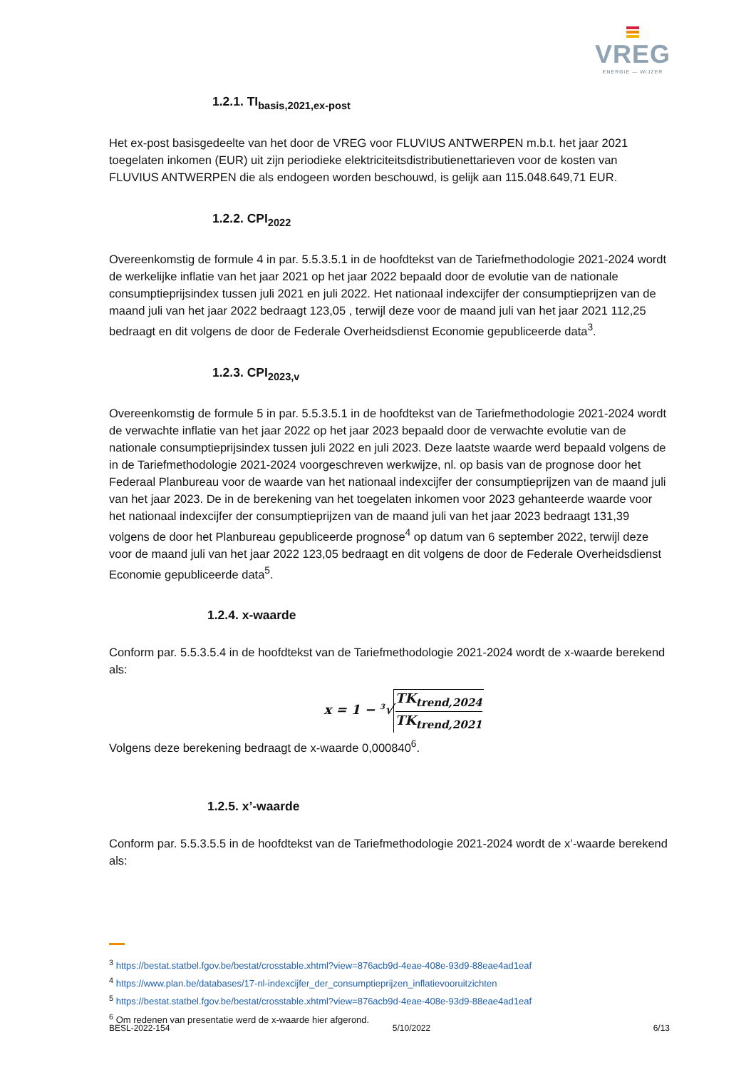VREG
ENERGIE — WIJZER
1.2.1. TI<sub>basis,2021,ex-post</sub>
Het ex-post basisgedeelte van het door de VREG voor FLUVIUS ANTWERPEN m.b.t. het jaar 2021 toegelaten inkomen (EUR) uit zijn periodieke elektriciteitsdistributienettarieven voor de kosten van FLUVIUS ANTWERPEN die als endogeen worden beschouwd, is gelijk aan 115.048.649,71 EUR.
1.2.2. CPI<sub>2022</sub>
Overeenkomstig de formule 4 in par. 5.5.3.5.1 in de hoofdtekst van de Tariefmethodologie 2021-2024 wordt de werkelijke inflatie van het jaar 2021 op het jaar 2022 bepaald door de evolutie van de nationale consumptieprijsindex tussen juli 2021 en juli 2022. Het nationaal indexcijfer der consumptieprijzen van de maand juli van het jaar 2022 bedraagt 123,05 , terwijl deze voor de maand juli van het jaar 2021 112,25 bedraagt en dit volgens de door de Federale Overheidsdienst Economie gepubliceerde data<sup>3</sup>.
1.2.3. CPI<sub>2023,v</sub>
Overeenkomstig de formule 5 in par. 5.5.3.5.1 in de hoofdtekst van de Tariefmethodologie 2021-2024 wordt de verwachte inflatie van het jaar 2022 op het jaar 2023 bepaald door de verwachte evolutie van de nationale consumptieprijsindex tussen juli 2022 en juli 2023. Deze laatste waarde werd bepaald volgens de in de Tariefmethodologie 2021-2024 voorgeschreven werkwijze, nl. op basis van de prognose door het Federaal Planbureau voor de waarde van het nationaal indexcijfer der consumptieprijzen van de maand juli van het jaar 2023. De in de berekening van het toegelaten inkomen voor 2023 gehanteerde waarde voor het nationaal indexcijfer der consumptieprijzen van de maand juli van het jaar 2023 bedraagt 131,39 volgens de door het Planbureau gepubliceerde prognose<sup>4</sup> op datum van 6 september 2022, terwijl deze voor de maand juli van het jaar 2022 123,05 bedraagt en dit volgens de door de Federale Overheidsdienst Economie gepubliceerde data<sup>5</sup>.
1.2.4. x-waarde
Conform par. 5.5.3.5.4 in de hoofdtekst van de Tariefmethodologie 2021-2024 wordt de x-waarde berekend als:
x = 1 − <sup>3</sup>√TK<sub>trend,2024</sub> TK<sub>trend,2021</sub>
Volgens deze berekening bedraagt de x-waarde 0,000840<sup>6</sup>.
1.2.5. x’-waarde
Conform par. 5.5.3.5.5 in de hoofdtekst van de Tariefmethodologie 2021-2024 wordt de x’-waarde berekend als:
<sup>3</sup> https://bestat.statbel.fgov.be/bestat/crosstable.xhtml?view=876acb9d-4eae-408e-93d9-88eae4ad1eaf
<sup>4</sup> https://www.plan.be/databases/17-nl-indexcijfer_der_consumptieprijzen_inflatievooruitzichten
<sup>5</sup> https://bestat.statbel.fgov.be/bestat/crosstable.xhtml?view=876acb9d-4eae-408e-93d9-88eae4ad1eaf
<sup>6</sup> Om redenen van presentatie werd de x-waarde hier afgerond.
BESL-2022-154 5/10/2022 6/13